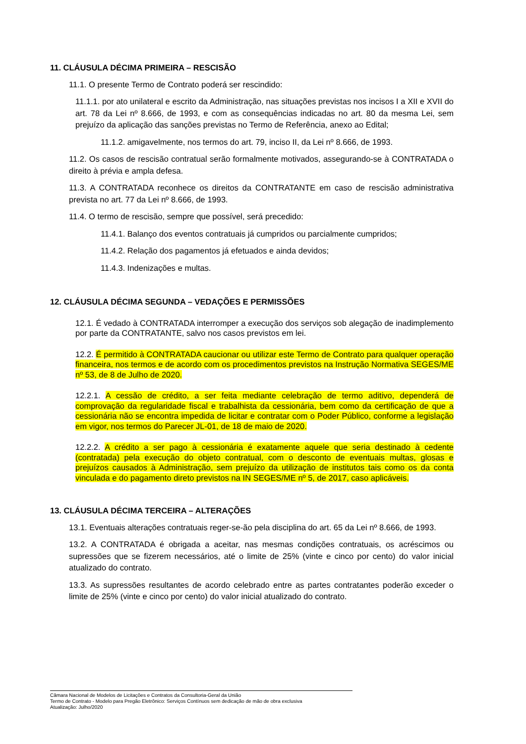11. CLÁUSULA DÉCIMA PRIMEIRA – RESCISÃO
11.1. O presente Termo de Contrato poderá ser rescindido:
11.1.1. por ato unilateral e escrito da Administração, nas situações previstas nos incisos I a XII e XVII do art. 78 da Lei nº 8.666, de 1993, e com as consequências indicadas no art. 80 da mesma Lei, sem prejuízo da aplicação das sanções previstas no Termo de Referência, anexo ao Edital;
11.1.2. amigavelmente, nos termos do art. 79, inciso II, da Lei nº 8.666, de 1993.
11.2. Os casos de rescisão contratual serão formalmente motivados, assegurando-se à CONTRATADA o direito à prévia e ampla defesa.
11.3. A CONTRATADA reconhece os direitos da CONTRATANTE em caso de rescisão administrativa prevista no art. 77 da Lei nº 8.666, de 1993.
11.4. O termo de rescisão, sempre que possível, será precedido:
11.4.1. Balanço dos eventos contratuais já cumpridos ou parcialmente cumpridos;
11.4.2. Relação dos pagamentos já efetuados e ainda devidos;
11.4.3. Indenizações e multas.
12. CLÁUSULA DÉCIMA SEGUNDA – VEDAÇÕES E PERMISSÕES
12.1. É vedado à CONTRATADA interromper a execução dos serviços sob alegação de inadimplemento por parte da CONTRATANTE, salvo nos casos previstos em lei.
12.2. É permitido à CONTRATADA caucionar ou utilizar este Termo de Contrato para qualquer operação financeira, nos termos e de acordo com os procedimentos previstos na Instrução Normativa SEGES/ME nº 53, de 8 de Julho de 2020.
12.2.1. A cessão de crédito, a ser feita mediante celebração de termo aditivo, dependerá de comprovação da regularidade fiscal e trabalhista da cessionária, bem como da certificação de que a cessionária não se encontra impedida de licitar e contratar com o Poder Público, conforme a legislação em vigor, nos termos do Parecer JL-01, de 18 de maio de 2020.
12.2.2. A crédito a ser pago à cessionária é exatamente aquele que seria destinado à cedente (contratada) pela execução do objeto contratual, com o desconto de eventuais multas, glosas e prejuízos causados à Administração, sem prejuízo da utilização de institutos tais como os da conta vinculada e do pagamento direto previstos na IN SEGES/ME nº 5, de 2017, caso aplicáveis.
13. CLÁUSULA DÉCIMA TERCEIRA – ALTERAÇÕES
13.1. Eventuais alterações contratuais reger-se-ão pela disciplina do art. 65 da Lei nº 8.666, de 1993.
13.2. A CONTRATADA é obrigada a aceitar, nas mesmas condições contratuais, os acréscimos ou supressões que se fizerem necessários, até o limite de 25% (vinte e cinco por cento) do valor inicial atualizado do contrato.
13.3. As supressões resultantes de acordo celebrado entre as partes contratantes poderão exceder o limite de 25% (vinte e cinco por cento) do valor inicial atualizado do contrato.
Câmara Nacional de Modelos de Licitações e Contratos da Consultoria-Geral da União
Termo de Contrato - Modelo para Pregão Eletrônico: Serviços Contínuos sem dedicação de mão de obra exclusiva
Atualização: Julho/2020